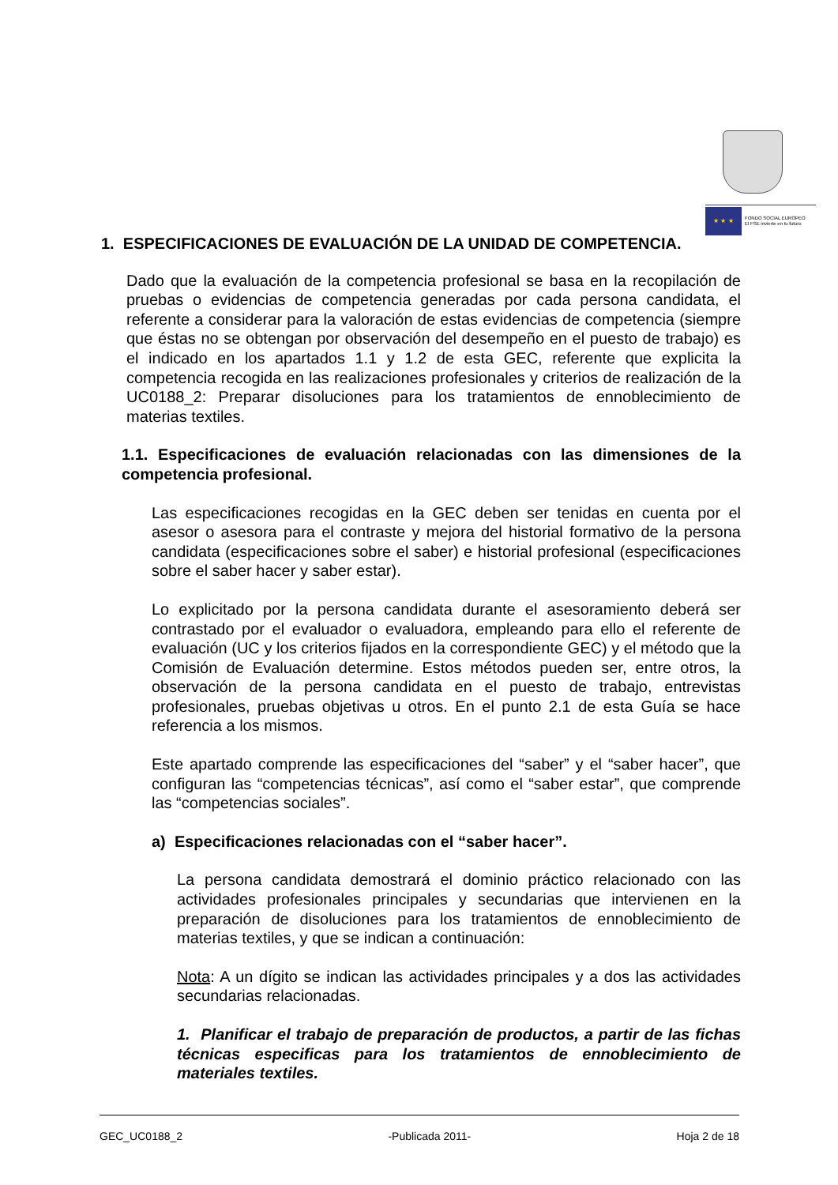★ ★ ★
FONDO SOCIAL EUROPEO
El FSE invierte en tu futuro
1. ESPECIFICACIONES DE EVALUACIÓN DE LA UNIDAD DE COMPETENCIA.
Dado que la evaluación de la competencia profesional se basa en la recopilación de pruebas o evidencias de competencia generadas por cada persona candidata, el referente a considerar para la valoración de estas evidencias de competencia (siempre que éstas no se obtengan por observación del desempeño en el puesto de trabajo) es el indicado en los apartados 1.1 y 1.2 de esta GEC, referente que explicita la competencia recogida en las realizaciones profesionales y criterios de realización de la UC0188_2: Preparar disoluciones para los tratamientos de ennoblecimiento de materias textiles.
1.1. Especificaciones de evaluación relacionadas con las dimensiones de la competencia profesional.
Las especificaciones recogidas en la GEC deben ser tenidas en cuenta por el asesor o asesora para el contraste y mejora del historial formativo de la persona candidata (especificaciones sobre el saber) e historial profesional (especificaciones sobre el saber hacer y saber estar).
Lo explicitado por la persona candidata durante el asesoramiento deberá ser contrastado por el evaluador o evaluadora, empleando para ello el referente de evaluación (UC y los criterios fijados en la correspondiente GEC) y el método que la Comisión de Evaluación determine. Estos métodos pueden ser, entre otros, la observación de la persona candidata en el puesto de trabajo, entrevistas profesionales, pruebas objetivas u otros. En el punto 2.1 de esta Guía se hace referencia a los mismos.
Este apartado comprende las especificaciones del “saber” y el “saber hacer”, que configuran las “competencias técnicas”, así como el “saber estar”, que comprende las “competencias sociales”.
a) Especificaciones relacionadas con el “saber hacer”.
La persona candidata demostrará el dominio práctico relacionado con las actividades profesionales principales y secundarias que intervienen en la preparación de disoluciones para los tratamientos de ennoblecimiento de materias textiles, y que se indican a continuación:
Nota: A un dígito se indican las actividades principales y a dos las actividades secundarias relacionadas.
1. Planificar el trabajo de preparación de productos, a partir de las fichas técnicas especificas para los tratamientos de ennoblecimiento de materiales textiles.
GEC_UC0188_2 -Publicada 2011- Hoja 2 de 18